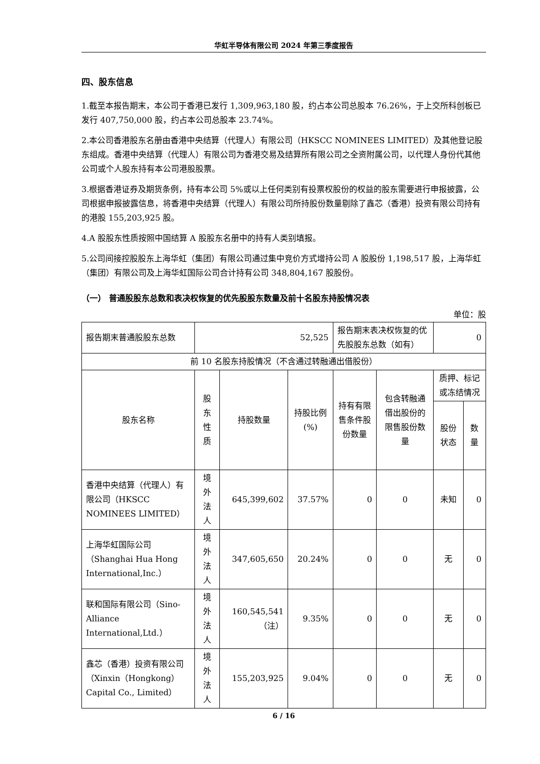华虹半导体有限公司 2024 年第三季度报告
四、股东信息
1.截至本报告期末，本公司于香港已发行 1,309,963,180 股，约占本公司总股本 76.26%，于上交所科创板已发行 407,750,000 股，约占本公司总股本 23.74%。
2.本公司香港股东名册由香港中央结算（代理人）有限公司（HKSCC NOMINEES LIMITED）及其他登记股东组成。香港中央结算（代理人）有限公司为香港交易及结算所有限公司之全资附属公司，以代理人身份代其他公司或个人股东持有本公司港股股票。
3.根据香港证券及期货条例，持有本公司 5%或以上任何类别有投票权股份的权益的股东需要进行申报披露，公司根据申报披露信息，将香港中央结算（代理人）有限公司所持股份数量剔除了鑫芯（香港）投资有限公司持有的港股 155,203,925 股。
4.A 股股东性质按照中国结算 A 股股东名册中的持有人类别填报。
5.公司间接控股股东上海华虹（集团）有限公司通过集中竞价方式增持公司 A 股股份 1,198,517 股，上海华虹（集团）有限公司及上海华虹国际公司合计持有公司 348,804,167 股股份。
（一） 普通股股东总数和表决权恢复的优先股股东数量及前十名股东持股情况表
单位：股
| 报告期末普通股股东总数 | 52,525 | | | 报告期末表决权恢复的优先股股东总数（如有） | | 0 | |
| 前 10 名股东持股情况（不含通过转融通出借股份） | | | | | | | |
| 股东名称 | 股东性质 | 持股数量 | 持股比例(%) | 持有有限售条件股份数量 | 包含转融通借出股份的限售股份数量 | 质押、标记或冻结情况 | |
| | | | | | | 股份状态 | 数量 |
| 香港中央结算（代理人）有限公司（HKSCC NOMINEES LIMITED） | 境外法人 | 645,399,602 | 37.57% | 0 | 0 | 未知 | 0 |
| 上海华虹国际公司（Shanghai Hua Hong International,Inc.） | 境外法人 | 347,605,650 | 20.24% | 0 | 0 | 无 | 0 |
| 联和国际有限公司（Sino-Alliance International,Ltd.） | 境外法人 | 160,545,541（注） | 9.35% | 0 | 0 | 无 | 0 |
| 鑫芯（香港）投资有限公司（Xinxin（Hongkong） Capital Co., Limited） | 境外法人 | 155,203,925 | 9.04% | 0 | 0 | 无 | 0 |
6 / 16